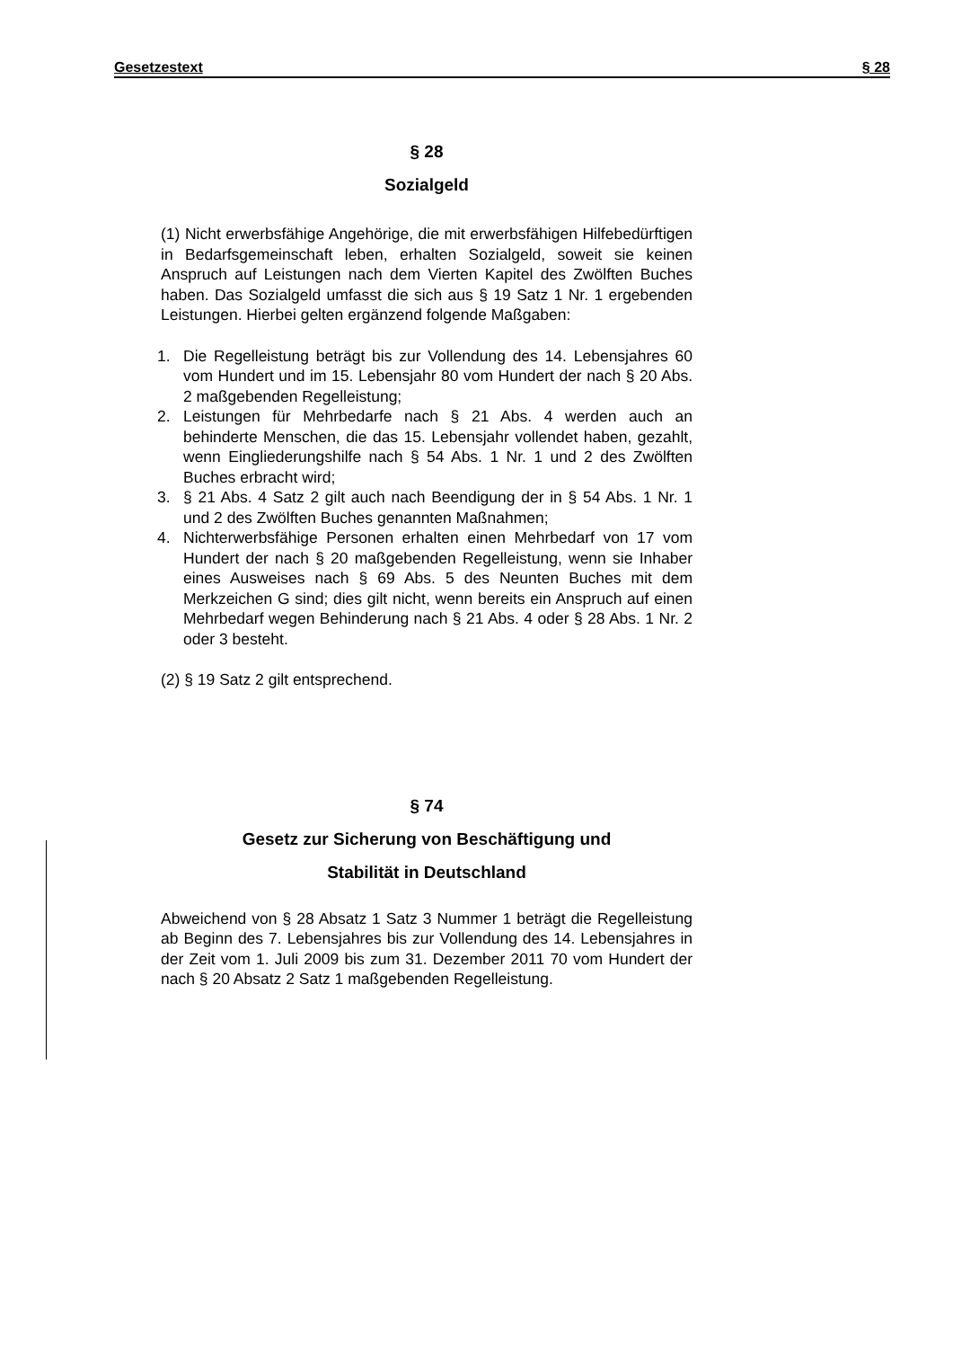Gesetzestext § 28
§ 28
Sozialgeld
(1) Nicht erwerbsfähige Angehörige, die mit erwerbsfähigen Hilfebedürftigen in Bedarfsgemeinschaft leben, erhalten Sozialgeld, soweit sie keinen Anspruch auf Leistungen nach dem Vierten Kapitel des Zwölften Buches haben. Das Sozialgeld umfasst die sich aus § 19 Satz 1 Nr. 1 ergebenden Leistungen. Hierbei gelten ergänzend folgende Maßgaben:
1. Die Regelleistung beträgt bis zur Vollendung des 14. Lebensjahres 60 vom Hundert und im 15. Lebensjahr 80 vom Hundert der nach § 20 Abs. 2 maßgebenden Regelleistung;
2. Leistungen für Mehrbedarfe nach § 21 Abs. 4 werden auch an behinderte Menschen, die das 15. Lebensjahr vollendet haben, gezahlt, wenn Eingliederungshilfe nach § 54 Abs. 1 Nr. 1 und 2 des Zwölften Buches erbracht wird;
3. § 21 Abs. 4 Satz 2 gilt auch nach Beendigung der in § 54 Abs. 1 Nr. 1 und 2 des Zwölften Buches genannten Maßnahmen;
4. Nichterwerbsfähige Personen erhalten einen Mehrbedarf von 17 vom Hundert der nach § 20 maßgebenden Regelleistung, wenn sie Inhaber eines Ausweises nach § 69 Abs. 5 des Neunten Buches mit dem Merkzeichen G sind; dies gilt nicht, wenn bereits ein Anspruch auf einen Mehrbedarf wegen Behinderung nach § 21 Abs. 4 oder § 28 Abs. 1 Nr. 2 oder 3 besteht.
(2) § 19 Satz 2 gilt entsprechend.
§ 74
Gesetz zur Sicherung von Beschäftigung und
Stabilität in Deutschland
Abweichend von § 28 Absatz 1 Satz 3 Nummer 1 beträgt die Regelleistung ab Beginn des 7. Lebensjahres bis zur Vollendung des 14. Lebensjahres in der Zeit vom 1. Juli 2009 bis zum 31. Dezember 2011 70 vom Hundert der nach § 20 Absatz 2 Satz 1 maßgebenden Regelleistung.